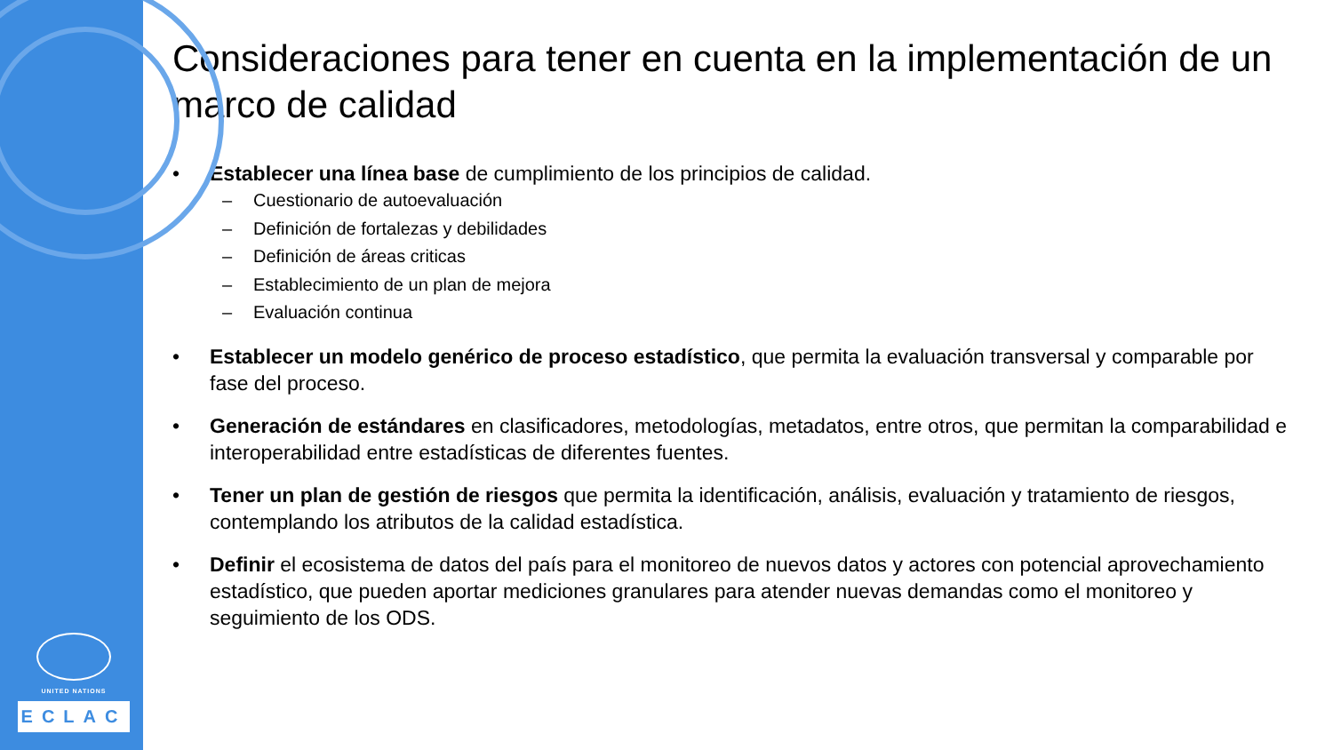UNITED NATIONS
ECLAC
Consideraciones para tener en cuenta en la implementación de un marco de calidad
• Establecer una línea base de cumplimiento de los principios de calidad.
– Cuestionario de autoevaluación
– Definición de fortalezas y debilidades
– Definición de áreas criticas
– Establecimiento de un plan de mejora
– Evaluación continua
• Establecer un modelo genérico de proceso estadístico, que permita la evaluación transversal y comparable por fase del proceso.
• Generación de estándares en clasificadores, metodologías, metadatos, entre otros, que permitan la comparabilidad e interoperabilidad entre estadísticas de diferentes fuentes.
• Tener un plan de gestión de riesgos que permita la identificación, análisis, evaluación y tratamiento de riesgos, contemplando los atributos de la calidad estadística.
• Definir el ecosistema de datos del país para el monitoreo de nuevos datos y actores con potencial aprovechamiento estadístico, que pueden aportar mediciones granulares para atender nuevas demandas como el monitoreo y seguimiento de los ODS.